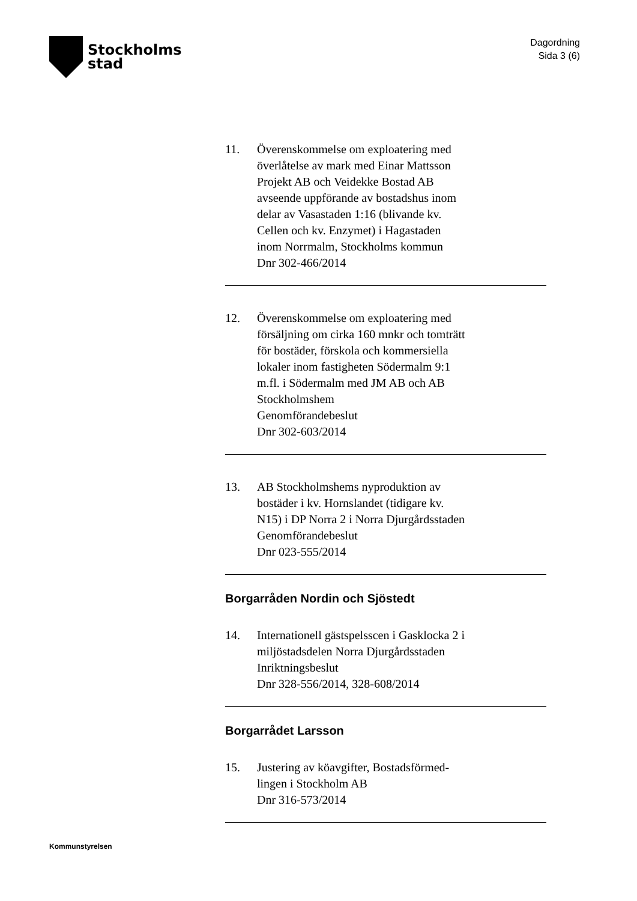Stockholms
stad
Dagordning
Sida 3 (6)
11. Överenskommelse om exploatering med
överlåtelse av mark med Einar Mattsson
Projekt AB och Veidekke Bostad AB
avseende uppförande av bostadshus inom
delar av Vasastaden 1:16 (blivande kv.
Cellen och kv. Enzymet) i Hagastaden
inom Norrmalm, Stockholms kommun
Dnr 302-466/2014
12. Överenskommelse om exploatering med
försäljning om cirka 160 mnkr och tomträtt
för bostäder, förskola och kommersiella
lokaler inom fastigheten Södermalm 9:1
m.fl. i Södermalm med JM AB och AB
Stockholmshem
Genomförandebeslut
Dnr 302-603/2014
13. AB Stockholmshems nyproduktion av
bostäder i kv. Hornslandet (tidigare kv.
N15) i DP Norra 2 i Norra Djurgårdsstaden
Genomförandebeslut
Dnr 023-555/2014
Borgarråden Nordin och Sjöstedt
14. Internationell gästspelsscen i Gasklocka 2 i
miljöstadsdelen Norra Djurgårdsstaden
Inriktningsbeslut
Dnr 328-556/2014, 328-608/2014
Borgarrådet Larsson
15. Justering av köavgifter, Bostadsförmed-
lingen i Stockholm AB
Dnr 316-573/2014
Kommunstyrelsen